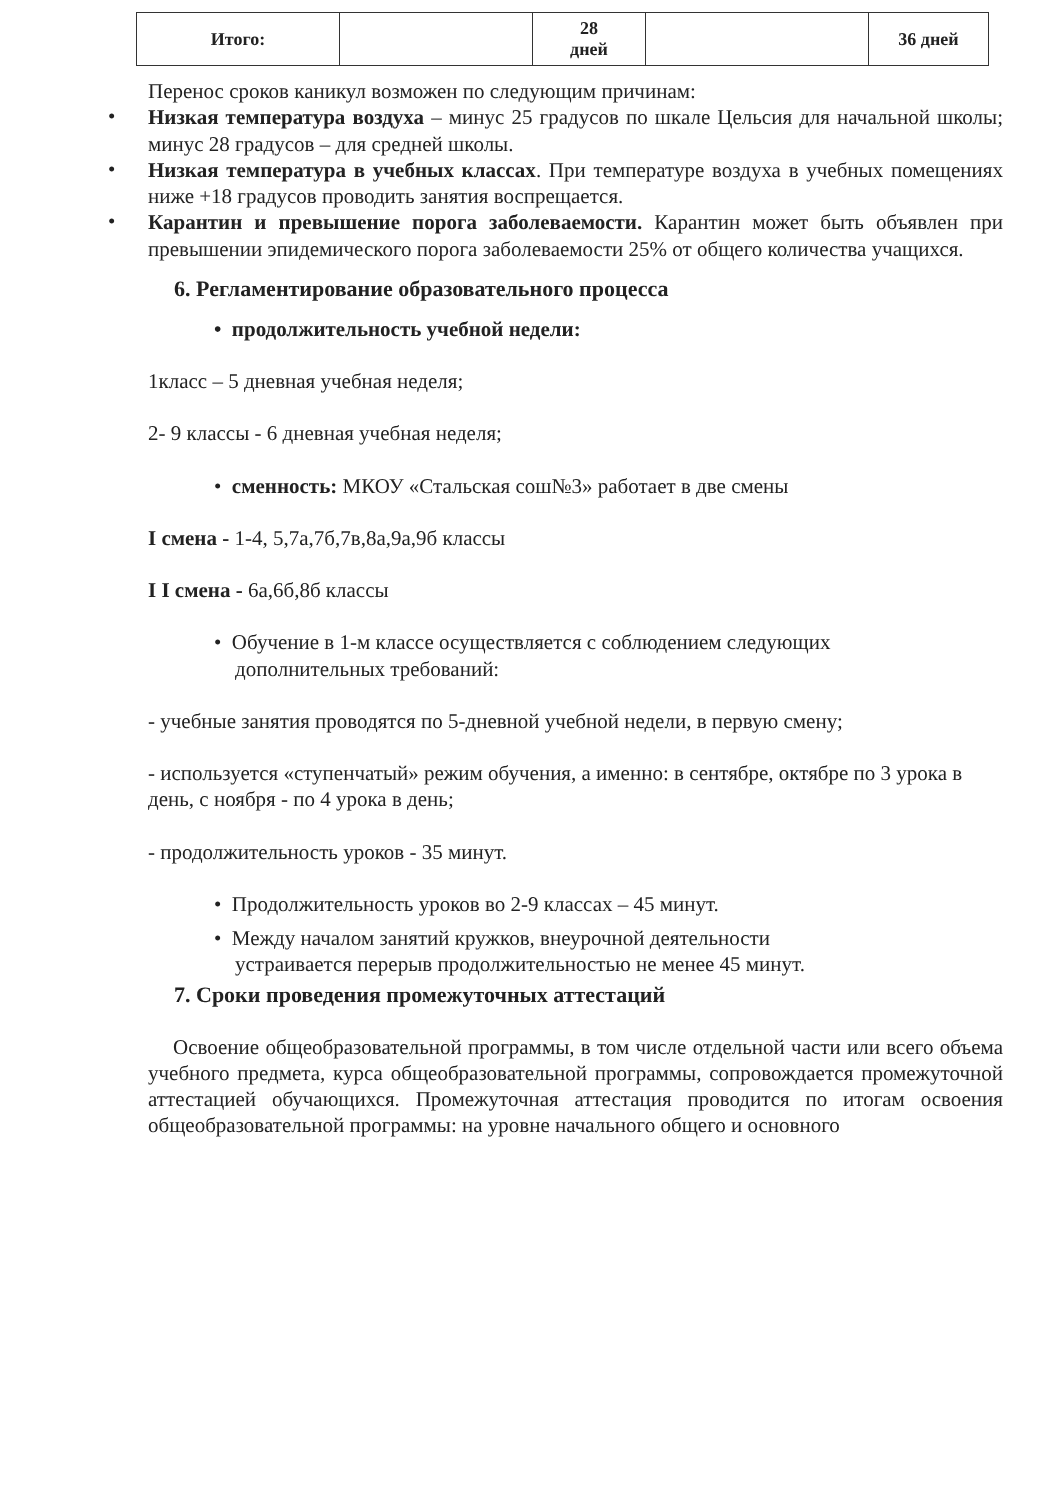| Итого: | | 28 дней | | 36 дней |
Перенос сроков каникул возможен по следующим причинам:
•
Низкая температура воздуха – минус 25 градусов по шкале Цельсия для начальной школы; минус 28 градусов – для средней школы.
•
Низкая температура в учебных классах. При температуре воздуха в учебных помещениях ниже +18 градусов проводить занятия воспрещается.
•
Карантин и превышение порога заболеваемости. Карантин может быть объявлен при превышении эпидемического порога заболеваемости 25% от общего количества учащихся.
6. Регламентирование образовательного процесса
• продолжительность учебной недели:
1класс – 5 дневная учебная неделя;
2- 9 классы - 6 дневная учебная неделя;
• сменность: МКОУ «Стальская сош№3» работает в две смены
I смена - 1-4, 5,7а,7б,7в,8а,9а,9б классы
I I смена - 6а,6б,8б классы
• Обучение в 1-м классе осуществляется с соблюдением следующих
дополнительных требований:
- учебные занятия проводятся по 5-дневной учебной недели, в первую смену;
- используется «ступенчатый» режим обучения, а именно: в сентябре, октябре по 3 урока в день, с ноября - по 4 урока в день;
- продолжительность уроков - 35 минут.
• Продолжительность уроков во 2-9 классах – 45 минут.
• Между началом занятий кружков, внеурочной деятельности
устраивается перерыв продолжительностью не менее 45 минут.
7. Сроки проведения промежуточных аттестаций
Освоение общеобразовательной программы, в том числе отдельной части или всего объема учебного предмета, курса общеобразовательной программы, сопровождается промежуточной аттестацией обучающихся. Промежуточная аттестация проводится по итогам освоения общеобразовательной программы: на уровне начального общего и основного